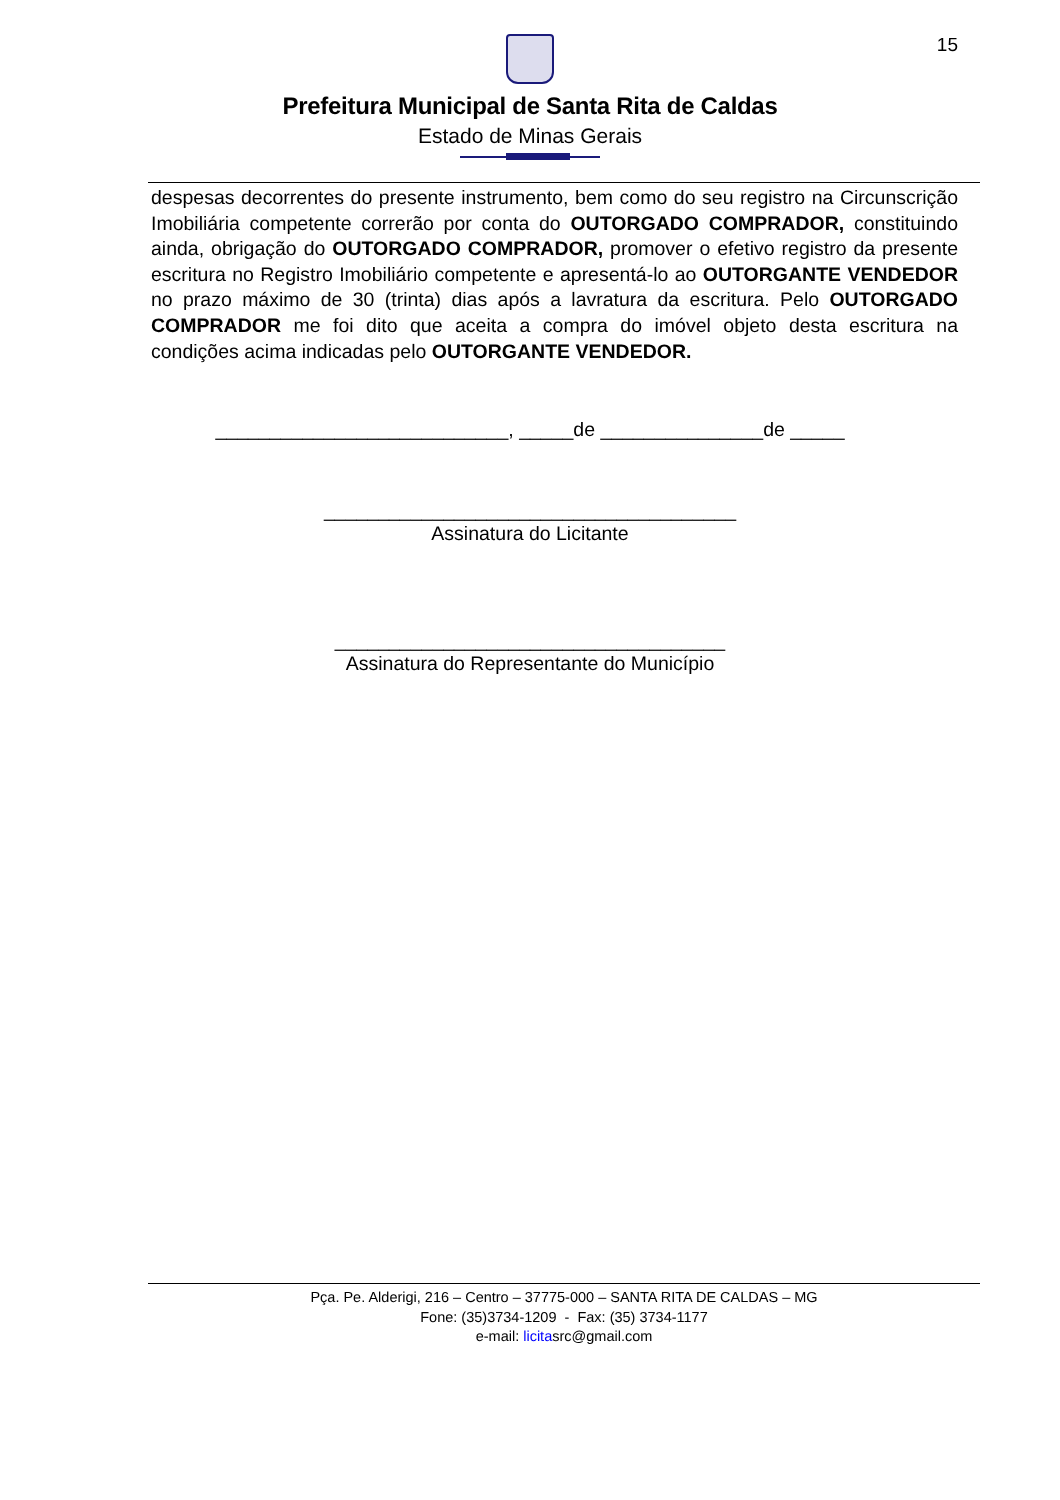15
Prefeitura Municipal de Santa Rita de Caldas
Estado de Minas Gerais
despesas decorrentes do presente instrumento, bem como do seu registro na Circunscrição Imobiliária competente correrão por conta do OUTORGADO COMPRADOR, constituindo ainda, obrigação do OUTORGADO COMPRADOR, promover o efetivo registro da presente escritura no Registro Imobiliário competente e apresentá-lo ao OUTORGANTE VENDEDOR no prazo máximo de 30 (trinta) dias após a lavratura da escritura. Pelo OUTORGADO COMPRADOR me foi dito que aceita a compra do imóvel objeto desta escritura na condições acima indicadas pelo OUTORGANTE VENDEDOR.
___________________________, _____de _______________de _____
______________________________________
Assinatura do Licitante
____________________________________
Assinatura do Representante do Município
Pça. Pe. Alderigi, 216 – Centro – 37775-000 – SANTA RITA DE CALDAS – MG
Fone: (35)3734-1209 - Fax: (35) 3734-1177
e-mail: licitasrc@gmail.com